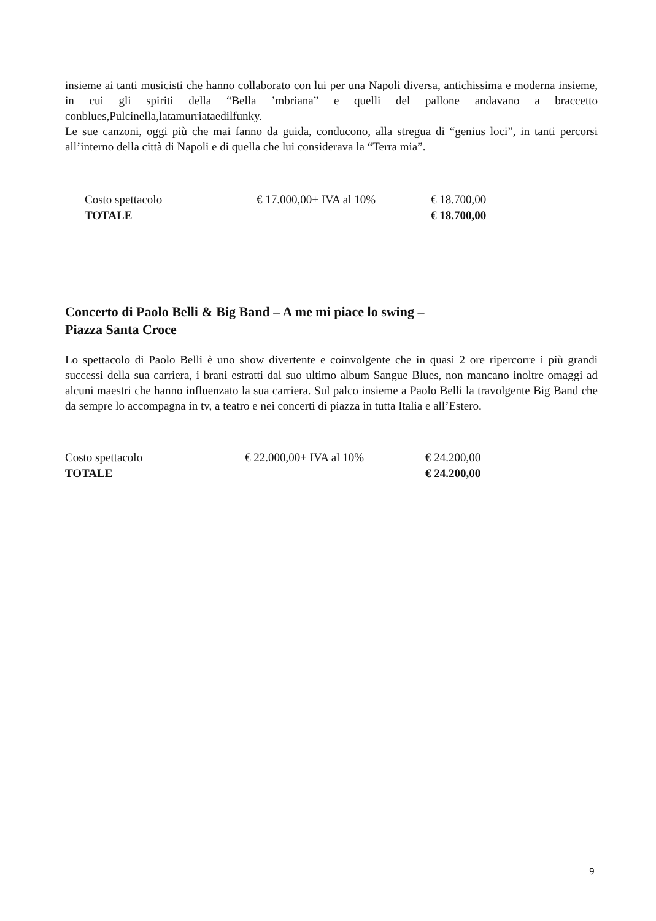insieme ai tanti musicisti che hanno collaborato con lui per una Napoli diversa, antichissima e moderna insieme, in cui gli spiriti della “Bella ’mbriana” e quelli del pallone andavano a braccetto conblues,Pulcinella,latamurriataedilfunky.
Le sue canzoni, oggi più che mai fanno da guida, conducono, alla stregua di “genius loci”, in tanti percorsi all’interno della città di Napoli e di quella che lui considerava la “Terra mia”.
| Costo spettacolo | € 17.000,00+ IVA al 10% | € 18.700,00 |
| TOTALE | | € 18.700,00 |
Concerto di Paolo Belli & Big Band – A me mi piace lo swing –
Piazza Santa Croce
Lo spettacolo di Paolo Belli è uno show divertente e coinvolgente che in quasi 2 ore ripercorre i più grandi successi della sua carriera, i brani estratti dal suo ultimo album Sangue Blues, non mancano inoltre omaggi ad alcuni maestri che hanno influenzato la sua carriera. Sul palco insieme a Paolo Belli la travolgente Big Band che da sempre lo accompagna in tv, a teatro e nei concerti di piazza in tutta Italia e all’Estero.
| Costo spettacolo | € 22.000,00+ IVA al 10% | € 24.200,00 |
| TOTALE | | € 24.200,00 |
9